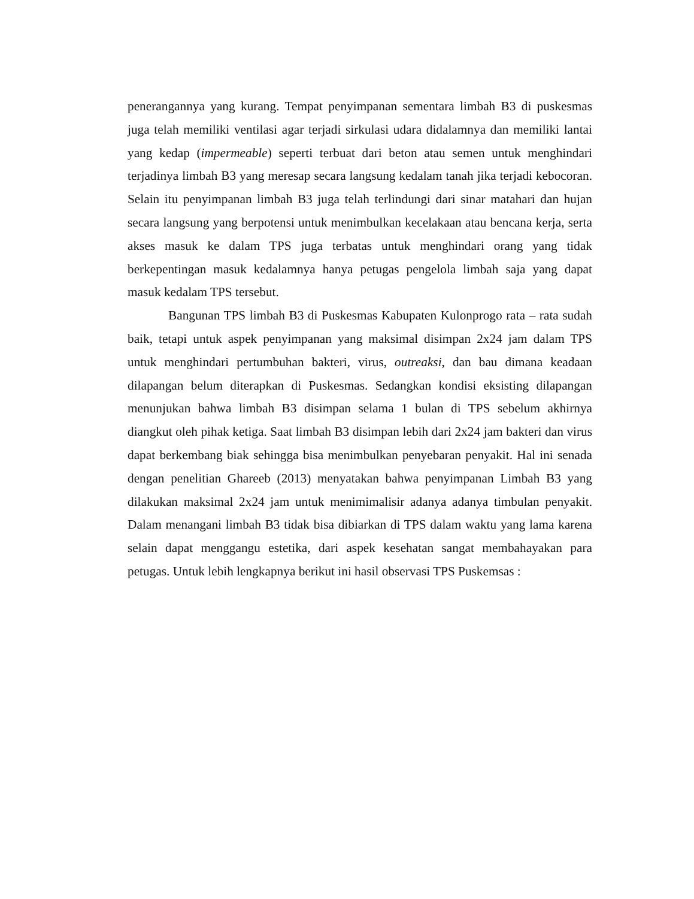penerangannya yang kurang. Tempat penyimpanan sementara limbah B3 di puskesmas juga telah memiliki ventilasi agar terjadi sirkulasi udara didalamnya dan memiliki lantai yang kedap (impermeable) seperti terbuat dari beton atau semen untuk menghindari terjadinya limbah B3 yang meresap secara langsung kedalam tanah jika terjadi kebocoran. Selain itu penyimpanan limbah B3 juga telah terlindungi dari sinar matahari dan hujan secara langsung yang berpotensi untuk menimbulkan kecelakaan atau bencana kerja, serta akses masuk ke dalam TPS juga terbatas untuk menghindari orang yang tidak berkepentingan masuk kedalamnya hanya petugas pengelola limbah saja yang dapat masuk kedalam TPS tersebut.
Bangunan TPS limbah B3 di Puskesmas Kabupaten Kulonprogo rata – rata sudah baik, tetapi untuk aspek penyimpanan yang maksimal disimpan 2x24 jam dalam TPS untuk menghindari pertumbuhan bakteri, virus, outreaksi, dan bau dimana keadaan dilapangan belum diterapkan di Puskesmas. Sedangkan kondisi eksisting dilapangan menunjukan bahwa limbah B3 disimpan selama 1 bulan di TPS sebelum akhirnya diangkut oleh pihak ketiga. Saat limbah B3 disimpan lebih dari 2x24 jam bakteri dan virus dapat berkembang biak sehingga bisa menimbulkan penyebaran penyakit. Hal ini senada dengan penelitian Ghareeb (2013) menyatakan bahwa penyimpanan Limbah B3 yang dilakukan maksimal 2x24 jam untuk menimimalisir adanya adanya timbulan penyakit. Dalam menangani limbah B3 tidak bisa dibiarkan di TPS dalam waktu yang lama karena selain dapat menggangu estetika, dari aspek kesehatan sangat membahayakan para petugas. Untuk lebih lengkapnya berikut ini hasil observasi TPS Puskemsas :